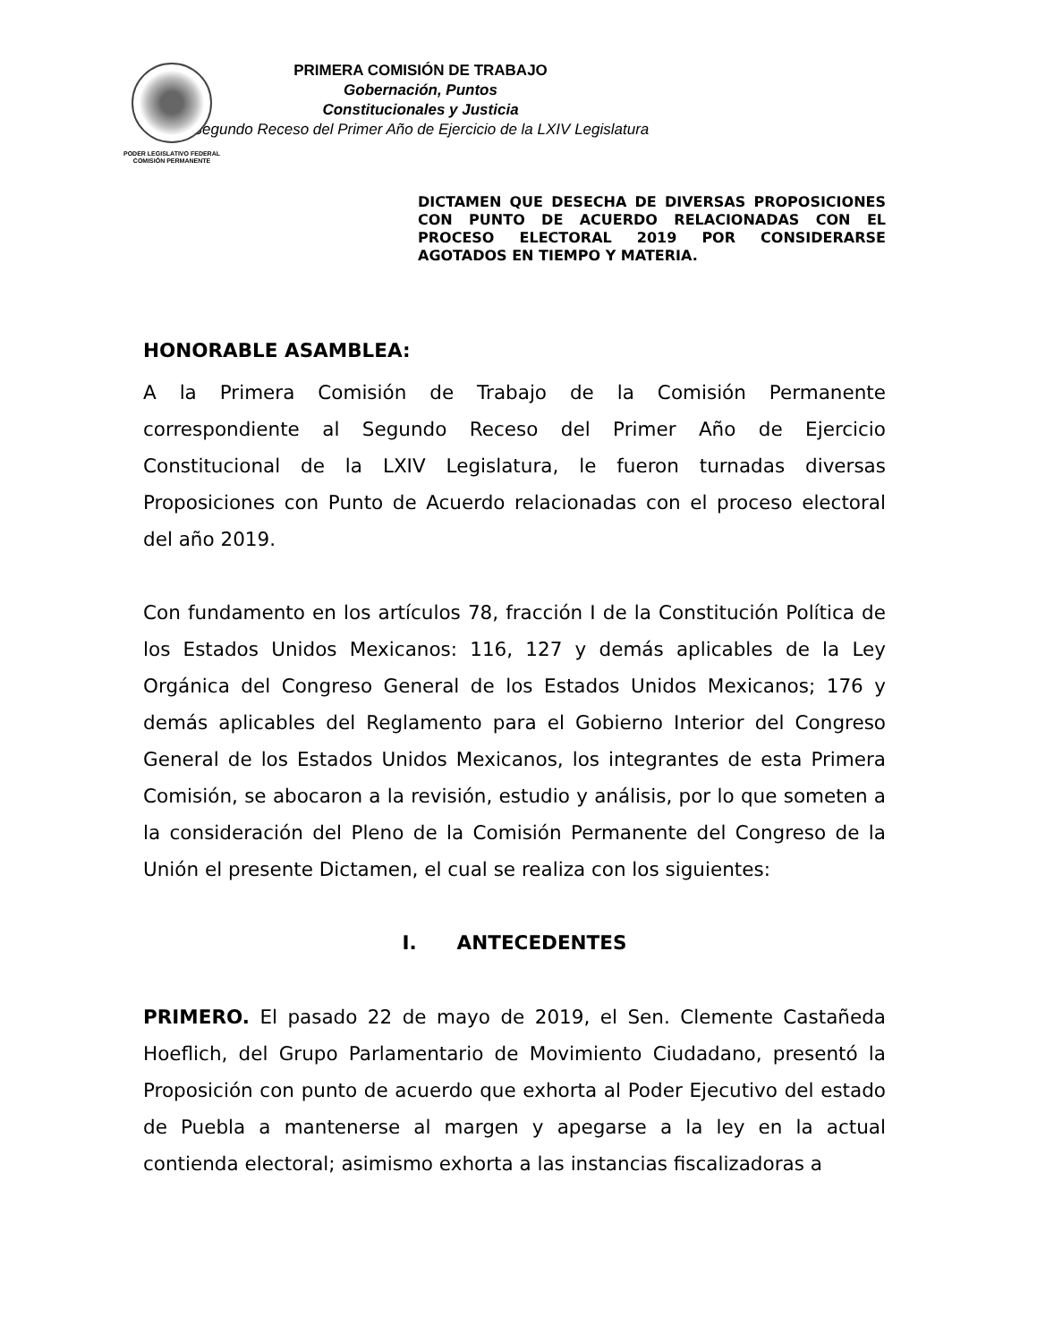PODER LEGISLATIVO FEDERAL
COMISIÓN PERMANENTE
PRIMERA COMISIÓN DE TRABAJO
Gobernación, Puntos Constitucionales y Justicia
Segundo Receso del Primer Año de Ejercicio de la LXIV Legislatura
DICTAMEN QUE DESECHA DE DIVERSAS PROPOSICIONES CON PUNTO DE ACUERDO RELACIONADAS CON EL PROCESO ELECTORAL 2019 POR CONSIDERARSE AGOTADOS EN TIEMPO Y MATERIA.
HONORABLE ASAMBLEA:
A la Primera Comisión de Trabajo de la Comisión Permanente correspondiente al Segundo Receso del Primer Año de Ejercicio Constitucional de la LXIV Legislatura, le fueron turnadas diversas Proposiciones con Punto de Acuerdo relacionadas con el proceso electoral del año 2019.
Con fundamento en los artículos 78, fracción I de la Constitución Política de los Estados Unidos Mexicanos: 116, 127 y demás aplicables de la Ley Orgánica del Congreso General de los Estados Unidos Mexicanos; 176 y demás aplicables del Reglamento para el Gobierno Interior del Congreso General de los Estados Unidos Mexicanos, los integrantes de esta Primera Comisión, se abocaron a la revisión, estudio y análisis, por lo que someten a la consideración del Pleno de la Comisión Permanente del Congreso de la Unión el presente Dictamen, el cual se realiza con los siguientes:
I. ANTECEDENTES
PRIMERO. El pasado 22 de mayo de 2019, el Sen. Clemente Castañeda Hoeflich, del Grupo Parlamentario de Movimiento Ciudadano, presentó la Proposición con punto de acuerdo que exhorta al Poder Ejecutivo del estado de Puebla a mantenerse al margen y apegarse a la ley en la actual contienda electoral; asimismo exhorta a las instancias fiscalizadoras a